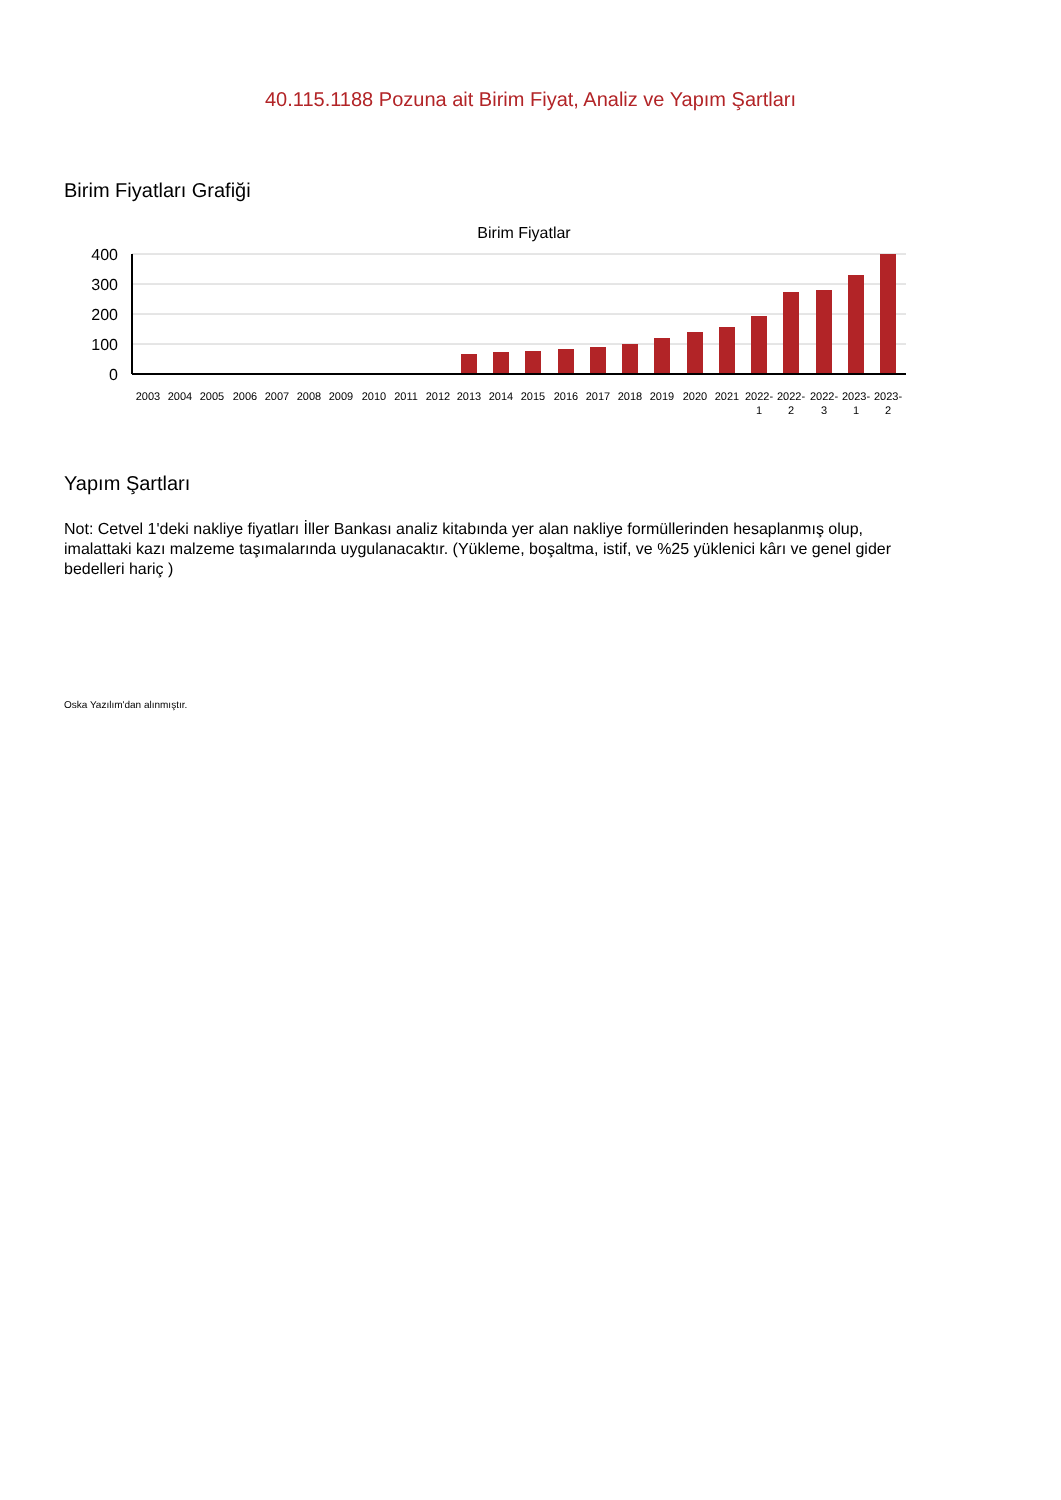40.115.1188 Pozuna ait Birim Fiyat, Analiz ve Yapım Şartları
Birim Fiyatları Grafiği
Birim Fiyatlar
400
300
200
100
0
2003
2004
2005
2006
2007
2008
2009
2010
2011
2012
2013
2014
2015
2016
2017
2018
2019
2020
2021
2022-
1
2022-
2
2022-
3
2023-
1
2023-
2
Yapım Şartları
Not: Cetvel 1'deki nakliye fiyatları İller Bankası analiz kitabında yer alan nakliye formüllerinden hesaplanmış olup, imalattaki kazı malzeme taşımalarında uygulanacaktır. (Yükleme, boşaltma, istif, ve %25 yüklenici kârı ve genel gider bedelleri hariç )
Oska Yazılım'dan alınmıştır.